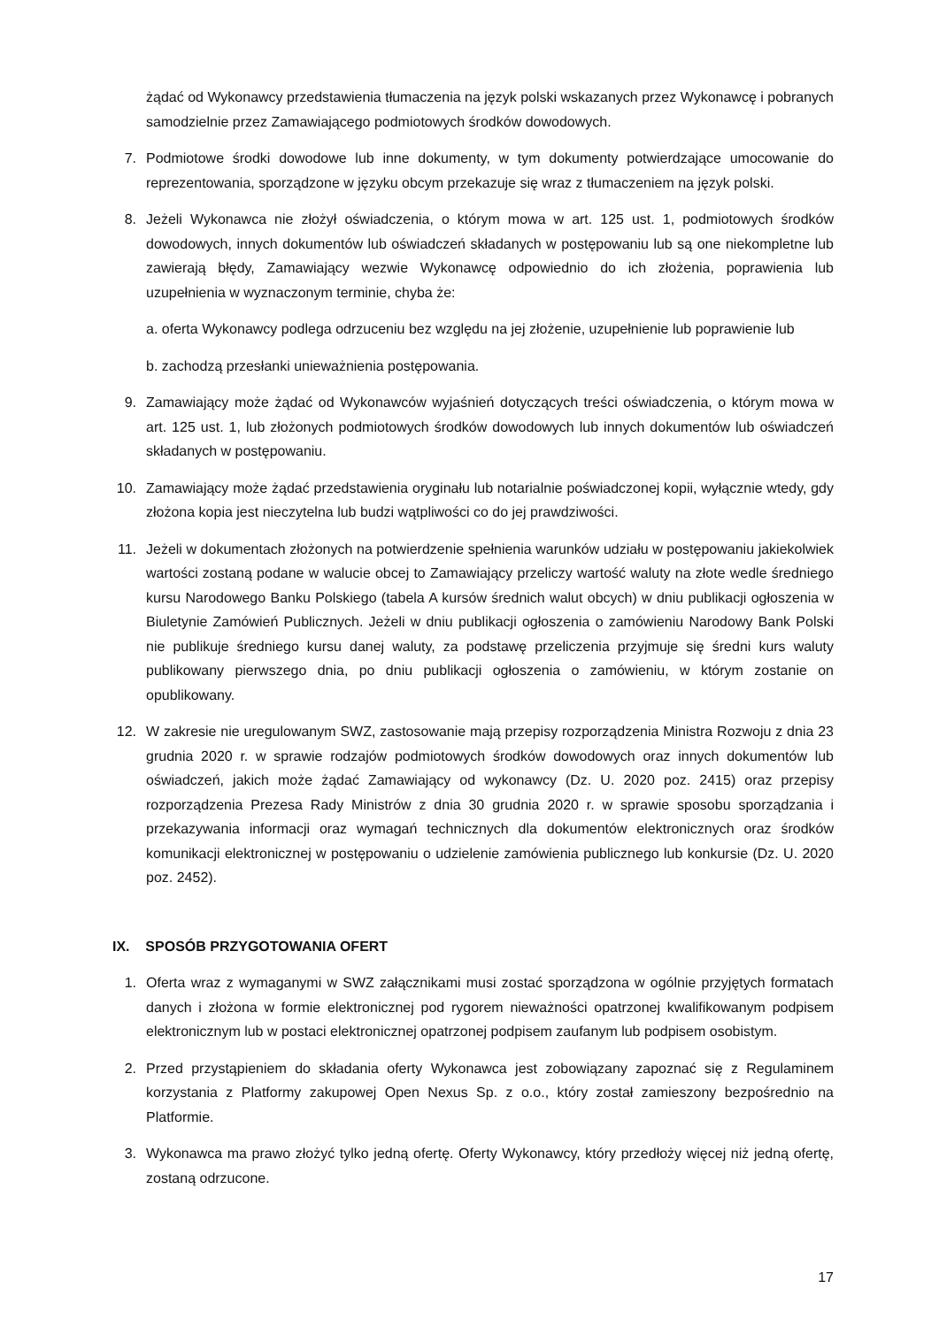żądać od Wykonawcy przedstawienia tłumaczenia na język polski wskazanych przez Wykonawcę i pobranych samodzielnie przez Zamawiającego podmiotowych środków dowodowych.
7. Podmiotowe środki dowodowe lub inne dokumenty, w tym dokumenty potwierdzające umocowanie do reprezentowania, sporządzone w języku obcym przekazuje się wraz z tłumaczeniem na język polski.
8. Jeżeli Wykonawca nie złożył oświadczenia, o którym mowa w art. 125 ust. 1, podmiotowych środków dowodowych, innych dokumentów lub oświadczeń składanych w postępowaniu lub są one niekompletne lub zawierają błędy, Zamawiający wezwie Wykonawcę odpowiednio do ich złożenia, poprawienia lub uzupełnienia w wyznaczonym terminie, chyba że:
a. oferta Wykonawcy podlega odrzuceniu bez względu na jej złożenie, uzupełnienie lub poprawienie lub
b. zachodzą przesłanki unieważnienia postępowania.
9. Zamawiający może żądać od Wykonawców wyjaśnień dotyczących treści oświadczenia, o którym mowa w art. 125 ust. 1, lub złożonych podmiotowych środków dowodowych lub innych dokumentów lub oświadczeń składanych w postępowaniu.
10. Zamawiający może żądać przedstawienia oryginału lub notarialnie poświadczonej kopii, wyłącznie wtedy, gdy złożona kopia jest nieczytelna lub budzi wątpliwości co do jej prawdziwości.
11. Jeżeli w dokumentach złożonych na potwierdzenie spełnienia warunków udziału w postępowaniu jakiekolwiek wartości zostaną podane w walucie obcej to Zamawiający przeliczy wartość waluty na złote wedle średniego kursu Narodowego Banku Polskiego (tabela A kursów średnich walut obcych) w dniu publikacji ogłoszenia w Biuletynie Zamówień Publicznych. Jeżeli w dniu publikacji ogłoszenia o zamówieniu Narodowy Bank Polski nie publikuje średniego kursu danej waluty, za podstawę przeliczenia przyjmuje się średni kurs waluty publikowany pierwszego dnia, po dniu publikacji ogłoszenia o zamówieniu, w którym zostanie on opublikowany.
12. W zakresie nie uregulowanym SWZ, zastosowanie mają przepisy rozporządzenia Ministra Rozwoju z dnia 23 grudnia 2020 r. w sprawie rodzajów podmiotowych środków dowodowych oraz innych dokumentów lub oświadczeń, jakich może żądać Zamawiający od wykonawcy (Dz. U. 2020 poz. 2415) oraz przepisy rozporządzenia Prezesa Rady Ministrów z dnia 30 grudnia 2020 r. w sprawie sposobu sporządzania i przekazywania informacji oraz wymagań technicznych dla dokumentów elektronicznych oraz środków komunikacji elektronicznej w postępowaniu o udzielenie zamówienia publicznego lub konkursie (Dz. U. 2020 poz. 2452).
IX. SPOSÓB PRZYGOTOWANIA OFERT
1. Oferta wraz z wymaganymi w SWZ załącznikami musi zostać sporządzona w ogólnie przyjętych formatach danych i złożona w formie elektronicznej pod rygorem nieważności opatrzonej kwalifikowanym podpisem elektronicznym lub w postaci elektronicznej opatrzonej podpisem zaufanym lub podpisem osobistym.
2. Przed przystąpieniem do składania oferty Wykonawca jest zobowiązany zapoznać się z Regulaminem korzystania z Platformy zakupowej Open Nexus Sp. z o.o., który został zamieszony bezpośrednio na Platformie.
3. Wykonawca ma prawo złożyć tylko jedną ofertę. Oferty Wykonawcy, który przedłoży więcej niż jedną ofertę, zostaną odrzucone.
17